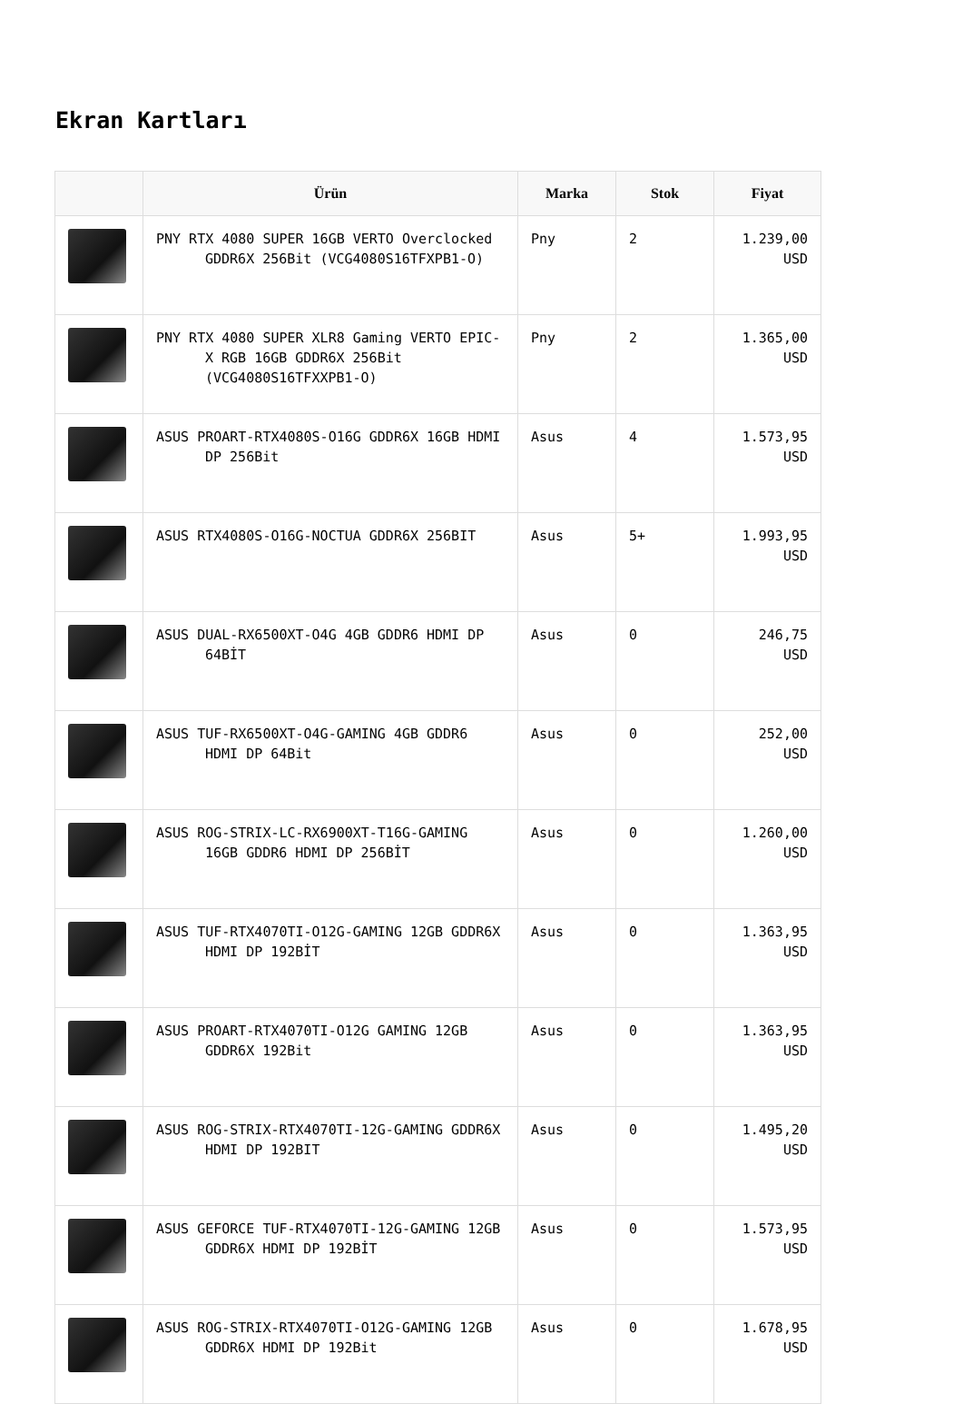Ekran Kartları
| | Ürün | Marka | Stok | Fiyat |
| --- | --- | --- | --- | --- |
| | PNY RTX 4080 SUPER 16GB VERTO Overclocked GDDR6X 256Bit (VCG4080S16TFXPB1-O) | Pny | 2 | 1.239,00 USD |
| | PNY RTX 4080 SUPER XLR8 Gaming VERTO EPIC-X RGB 16GB GDDR6X 256Bit (VCG4080S16TFXXPB1-O) | Pny | 2 | 1.365,00 USD |
| | ASUS PROART-RTX4080S-O16G GDDR6X 16GB HDMI DP 256Bit | Asus | 4 | 1.573,95 USD |
| | ASUS RTX4080S-O16G-NOCTUA GDDR6X 256BIT | Asus | 5+ | 1.993,95 USD |
| | ASUS DUAL-RX6500XT-O4G 4GB GDDR6 HDMI DP 64BİT | Asus | 0 | 246,75 USD |
| | ASUS TUF-RX6500XT-O4G-GAMING 4GB GDDR6 HDMI DP 64Bit | Asus | 0 | 252,00 USD |
| | ASUS ROG-STRIX-LC-RX6900XT-T16G-GAMING 16GB GDDR6 HDMI DP 256BİT | Asus | 0 | 1.260,00 USD |
| | ASUS TUF-RTX4070TI-O12G-GAMING 12GB GDDR6X HDMI DP 192BİT | Asus | 0 | 1.363,95 USD |
| | ASUS PROART-RTX4070TI-O12G GAMING 12GB GDDR6X 192Bit | Asus | 0 | 1.363,95 USD |
| | ASUS ROG-STRIX-RTX4070TI-12G-GAMING GDDR6X HDMI DP 192BIT | Asus | 0 | 1.495,20 USD |
| | ASUS GEFORCE TUF-RTX4070TI-12G-GAMING 12GB GDDR6X HDMI DP 192BİT | Asus | 0 | 1.573,95 USD |
| | ASUS ROG-STRIX-RTX4070TI-O12G-GAMING 12GB GDDR6X HDMI DP 192Bit | Asus | 0 | 1.678,95 USD |